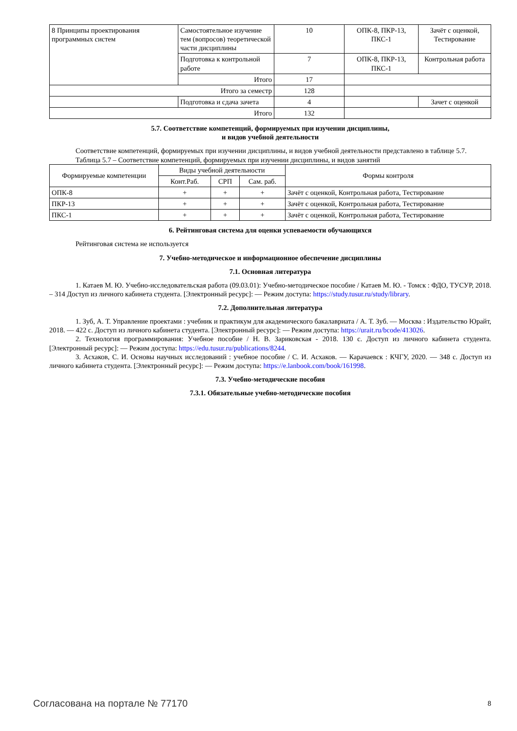| 8 Принципы проектирования программных систем | Самостоятельное изучение тем (вопросов) теоретической части дисциплины | 10 | ОПК-8, ПКР-13, ПКС-1 | Зачёт с оценкой, Тестирование |
| | Подготовка к контрольной работе | 7 | ОПК-8, ПКР-13, ПКС-1 | Контрольная работа |
| | Итого | 17 | | |
| Итого за семестр | | 128 | | |
| | Подготовка и сдача зачета | 4 | | Зачет с оценкой |
| Итого | | 132 | | |
5.7. Соответствие компетенций, формируемых при изучении дисциплины,
и видов учебной деятельности
Соответствие компетенций, формируемых при изучении дисциплины, и видов учебной деятельности представлено в таблице 5.7.
Таблица 5.7 – Соответствие компетенций, формируемых при изучении дисциплины, и видов занятий
| Формируемые компетенции | Виды учебной деятельности | | | Формы контроля |
| --- | --- | --- | --- | --- |
| | Конт.Раб. | СРП | Сам. раб. | |
| ОПК-8 | + | + | + | Зачёт с оценкой, Контрольная работа, Тестирование |
| ПКР-13 | + | + | + | Зачёт с оценкой, Контрольная работа, Тестирование |
| ПКС-1 | + | + | + | Зачёт с оценкой, Контрольная работа, Тестирование |
6. Рейтинговая система для оценки успеваемости обучающихся
Рейтинговая система не используется
7. Учебно-методическое и информационное обеспечение дисциплины
7.1. Основная литература
1. Катаев М. Ю. Учебно-исследовательская работа (09.03.01): Учебно-методическое пособие / Катаев М. Ю. - Томск : ФДО, ТУСУР, 2018. – 314 Доступ из личного кабинета студента. [Электронный ресурс]: — Режим доступа: https://study.tusur.ru/study/library.
7.2. Дополнительная литература
1. Зуб, А. Т. Управление проектами : учебник и практикум для академического бакалавриата / А. Т. Зуб. — Москва : Издательство Юрайт, 2018. — 422 с. Доступ из личного кабинета студента. [Электронный ресурс]: — Режим доступа: https://urait.ru/bcode/413026.
2. Технология программирования: Учебное пособие / Н. В. Зариковская - 2018. 130 с. Доступ из личного кабинета студента. [Электронный ресурс]: — Режим доступа: https://edu.tusur.ru/publications/8244.
3. Асхаков, С. И. Основы научных исследований : учебное пособие / С. И. Асхаков. — Карачаевск : КЧГУ, 2020. — 348 с. Доступ из личного кабинета студента. [Электронный ресурс]: — Режим доступа: https://e.lanbook.com/book/161998.
7.3. Учебно-методические пособия
7.3.1. Обязательные учебно-методические пособия
Согласована на портале № 77170 8